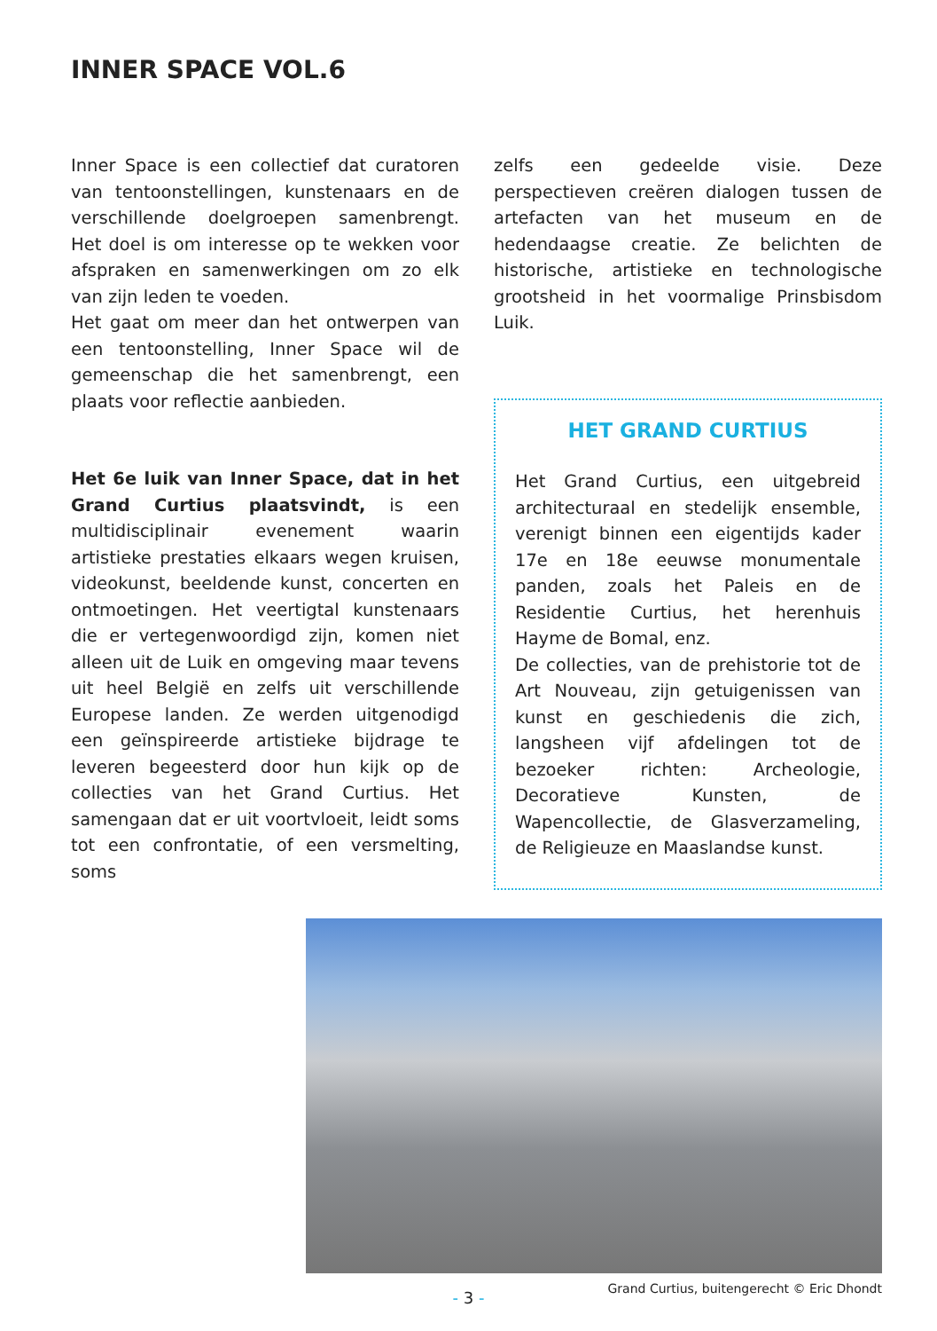INNER SPACE VOL.6
Inner Space is een collectief dat curatoren van tentoonstellingen, kunstenaars en de verschillende doelgroepen samenbrengt. Het doel is om interesse op te wekken voor afspraken en samenwerkingen om zo elk van zijn leden te voeden.
Het gaat om meer dan het ontwerpen van een tentoonstelling, Inner Space wil de gemeenschap die het samenbrengt, een plaats voor reflectie aanbieden.
Het 6e luik van Inner Space, dat in het Grand Curtius plaatsvindt, is een multidisciplinair evenement waarin artistieke prestaties elkaars wegen kruisen, videokunst, beeldende kunst, concerten en ontmoetingen. Het veertigtal kunstenaars die er vertegenwoordigd zijn, komen niet alleen uit de Luik en omgeving maar tevens uit heel België en zelfs uit verschillende Europese landen. Ze werden uitgenodigd een geïnspireerde artistieke bijdrage te leveren begeesterd door hun kijk op de collecties van het Grand Curtius. Het samengaan dat er uit voortvloeit, leidt soms tot een confrontatie, of een versmelting, soms
zelfs een gedeelde visie. Deze perspectieven creëren dialogen tussen de artefacten van het museum en de hedendaagse creatie. Ze belichten de historische, artistieke en technologische grootsheid in het voormalige Prinsbisdom Luik.
HET GRAND CURTIUS
Het Grand Curtius, een uitgebreid architecturaal en stedelijk ensemble, verenigt binnen een eigentijds kader 17e en 18e eeuwse monumentale panden, zoals het Paleis en de Residentie Curtius, het herenhuis Hayme de Bomal, enz.
De collecties, van de prehistorie tot de Art Nouveau, zijn getuigenissen van kunst en geschiedenis die zich, langsheen vijf afdelingen tot de bezoeker richten: Archeologie, Decoratieve Kunsten, de Wapencollectie, de Glasverzameling, de Religieuze en Maaslandse kunst.
Grand Curtius, buitengerecht © Eric Dhondt
- 3 -